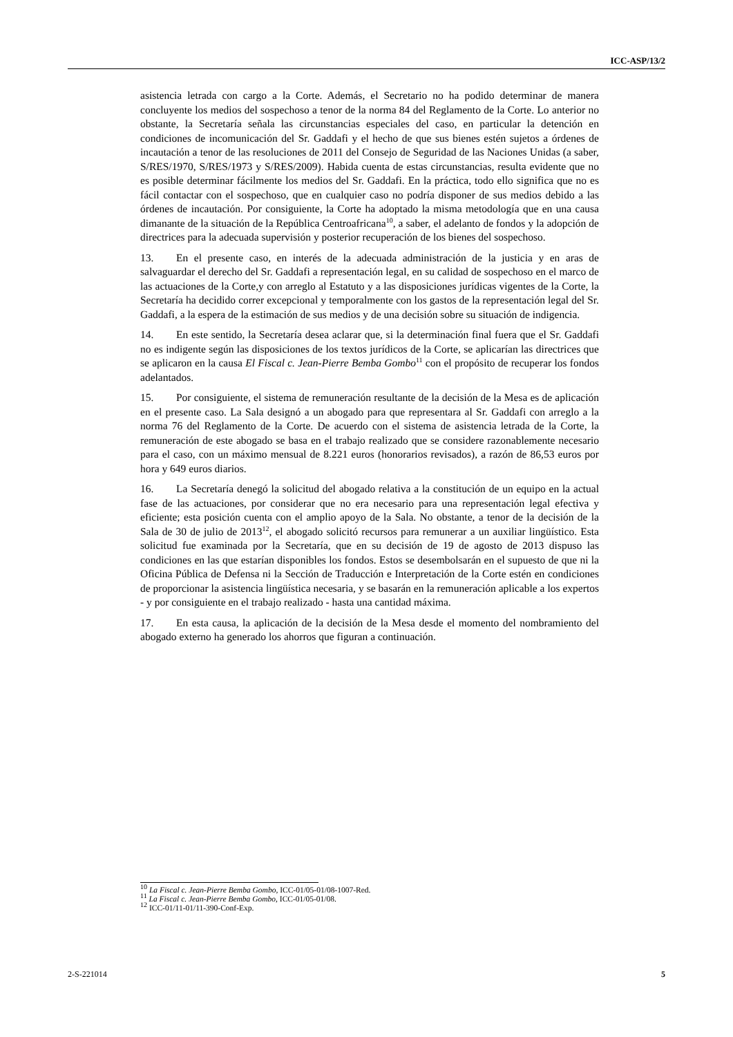ICC-ASP/13/2
asistencia letrada con cargo a la Corte. Además, el Secretario no ha podido determinar de manera concluyente los medios del sospechoso a tenor de la norma 84 del Reglamento de la Corte. Lo anterior no obstante, la Secretaría señala las circunstancias especiales del caso, en particular la detención en condiciones de incomunicación del Sr. Gaddafi y el hecho de que sus bienes estén sujetos a órdenes de incautación a tenor de las resoluciones de 2011 del Consejo de Seguridad de las Naciones Unidas (a saber, S/RES/1970, S/RES/1973 y S/RES/2009). Habida cuenta de estas circunstancias, resulta evidente que no es posible determinar fácilmente los medios del Sr. Gaddafi. En la práctica, todo ello significa que no es fácil contactar con el sospechoso, que en cualquier caso no podría disponer de sus medios debido a las órdenes de incautación. Por consiguiente, la Corte ha adoptado la misma metodología que en una causa dimanante de la situación de la República Centroafricana<sup>10</sup>, a saber, el adelanto de fondos y la adopción de directrices para la adecuada supervisión y posterior recuperación de los bienes del sospechoso.
13. En el presente caso, en interés de la adecuada administración de la justicia y en aras de salvaguardar el derecho del Sr. Gaddafi a representación legal, en su calidad de sospechoso en el marco de las actuaciones de la Corte,y con arreglo al Estatuto y a las disposiciones jurídicas vigentes de la Corte, la Secretaría ha decidido correr excepcional y temporalmente con los gastos de la representación legal del Sr. Gaddafi, a la espera de la estimación de sus medios y de una decisión sobre su situación de indigencia.
14. En este sentido, la Secretaría desea aclarar que, si la determinación final fuera que el Sr. Gaddafi no es indigente según las disposiciones de los textos jurídicos de la Corte, se aplicarían las directrices que se aplicaron en la causa El Fiscal c. Jean-Pierre Bemba Gombo<sup>11</sup> con el propósito de recuperar los fondos adelantados.
15. Por consiguiente, el sistema de remuneración resultante de la decisión de la Mesa es de aplicación en el presente caso. La Sala designó a un abogado para que representara al Sr. Gaddafi con arreglo a la norma 76 del Reglamento de la Corte. De acuerdo con el sistema de asistencia letrada de la Corte, la remuneración de este abogado se basa en el trabajo realizado que se considere razonablemente necesario para el caso, con un máximo mensual de 8.221 euros (honorarios revisados), a razón de 86,53 euros por hora y 649 euros diarios.
16. La Secretaría denegó la solicitud del abogado relativa a la constitución de un equipo en la actual fase de las actuaciones, por considerar que no era necesario para una representación legal efectiva y eficiente; esta posición cuenta con el amplio apoyo de la Sala. No obstante, a tenor de la decisión de la Sala de 30 de julio de 2013<sup>12</sup>, el abogado solicitó recursos para remunerar a un auxiliar lingüístico. Esta solicitud fue examinada por la Secretaría, que en su decisión de 19 de agosto de 2013 dispuso las condiciones en las que estarían disponibles los fondos. Estos se desembolsarán en el supuesto de que ni la Oficina Pública de Defensa ni la Sección de Traducción e Interpretación de la Corte estén en condiciones de proporcionar la asistencia lingüística necesaria, y se basarán en la remuneración aplicable a los expertos - y por consiguiente en el trabajo realizado - hasta una cantidad máxima.
17. En esta causa, la aplicación de la decisión de la Mesa desde el momento del nombramiento del abogado externo ha generado los ahorros que figuran a continuación.
<sup>10</sup> La Fiscal c. Jean-Pierre Bemba Gombo, ICC-01/05-01/08-1007-Red.
<sup>11</sup> La Fiscal c. Jean-Pierre Bemba Gombo, ICC-01/05-01/08.
<sup>12</sup> ICC-01/11-01/11-390-Conf-Exp.
2-S-221014 5